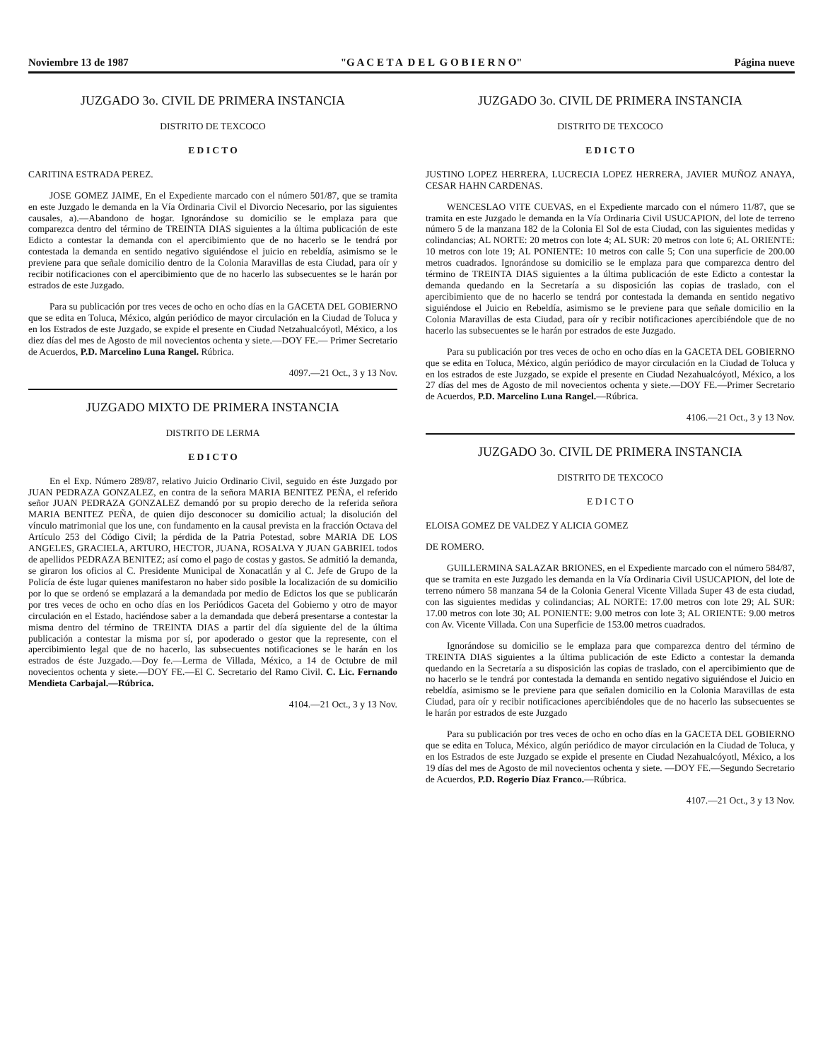Noviembre 13 de 1987 "G A C E T A D E L G O B I E R N O" Página nueve
JUZGADO 3o. CIVIL DE PRIMERA INSTANCIA
DISTRITO DE TEXCOCO
E D I C T O
CARITINA ESTRADA PEREZ.
JOSE GOMEZ JAIME, En el Expediente marcado con el número 501/87, que se tramita en este Juzgado le demanda en la Vía Ordinaria Civil el Divorcio Necesario, por las siguientes causales, a).—Abandono de hogar. Ignorándose su domicilio se le emplaza para que comparezca dentro del término de TREINTA DIAS siguientes a la última publicación de este Edicto a contestar la demanda con el apercibimiento que de no hacerlo se le tendrá por contestada la demanda en sentido negativo siguiéndose el juicio en rebeldía, asimismo se le previene para que señale domicilio dentro de la Colonia Maravillas de esta Ciudad, para oír y recibir notificaciones con el apercibimiento que de no hacerlo las subsecuentes se le harán por estrados de este Juzgado.
Para su publicación por tres veces de ocho en ocho días en la GACETA DEL GOBIERNO que se edita en Toluca, México, algún periódico de mayor circulación en la Ciudad de Toluca y en los Estrados de este Juzgado, se expide el presente en Ciudad Netzahualcóyotl, México, a los diez días del mes de Agosto de mil novecientos ochenta y siete.—DOY FE.— Primer Secretario de Acuerdos, P.D. Marcelino Luna Rangel. Rúbrica.
4097.—21 Oct., 3 y 13 Nov.
JUZGADO MIXTO DE PRIMERA INSTANCIA
DISTRITO DE LERMA
E D I C T O
En el Exp. Número 289/87, relativo Juicio Ordinario Civil, seguido en éste Juzgado por JUAN PEDRAZA GONZALEZ, en contra de la señora MARIA BENITEZ PEÑA, el referido señor JUAN PEDRAZA GONZALEZ demandó por su propio derecho de la referida señora MARIA BENITEZ PEÑA, de quien dijo desconocer su domicilio actual; la disolución del vínculo matrimonial que los une, con fundamento en la causal prevista en la fracción Octava del Artículo 253 del Código Civil; la pérdida de la Patria Potestad, sobre MARIA DE LOS ANGELES, GRACIELA, ARTURO, HECTOR, JUANA, ROSALVA Y JUAN GABRIEL todos de apellidos PEDRAZA BENITEZ; así como el pago de costas y gastos. Se admitió la demanda, se giraron los oficios al C. Presidente Municipal de Xonacatlán y al C. Jefe de Grupo de la Policía de éste lugar quienes manifestaron no haber sido posible la localización de su domicilio por lo que se ordenó se emplazará a la demandada por medio de Edictos los que se publicarán por tres veces de ocho en ocho días en los Periódicos Gaceta del Gobierno y otro de mayor circulación en el Estado, haciéndose saber a la demandada que deberá presentarse a contestar la misma dentro del término de TREINTA DIAS a partir del día siguiente del de la última publicación a contestar la misma por sí, por apoderado o gestor que la represente, con el apercibimiento legal que de no hacerlo, las subsecuentes notificaciones se le harán en los estrados de éste Juzgado.—Doy fe.—Lerma de Villada, México, a 14 de Octubre de mil novecientos ochenta y siete.—DOY FE.—El C. Secretario del Ramo Civil. C. Lic. Fernando Mendieta Carbajal.—Rúbrica.
4104.—21 Oct., 3 y 13 Nov.
JUZGADO 3o. CIVIL DE PRIMERA INSTANCIA
DISTRITO DE TEXCOCO
E D I C T O
JUSTINO LOPEZ HERRERA, LUCRECIA LOPEZ HERRERA, JAVIER MUÑOZ ANAYA, CESAR HAHN CARDENAS.
WENCESLAO VITE CUEVAS, en el Expediente marcado con el número 11/87, que se tramita en este Juzgado le demanda en la Vía Ordinaria Civil USUCAPION, del lote de terreno número 5 de la manzana 182 de la Colonia El Sol de esta Ciudad, con las siguientes medidas y colindancias; AL NORTE: 20 metros con lote 4; AL SUR: 20 metros con lote 6; AL ORIENTE: 10 metros con lote 19; AL PONIENTE: 10 metros con calle 5; Con una superficie de 200.00 metros cuadrados. Ignorándose su domicilio se le emplaza para que comparezca dentro del término de TREINTA DIAS siguientes a la última publicación de este Edicto a contestar la demanda quedando en la Secretaría a su disposición las copias de traslado, con el apercibimiento que de no hacerlo se tendrá por contestada la demanda en sentido negativo siguiéndose el Juicio en Rebeldía, asimismo se le previene para que señale domicilio en la Colonia Maravillas de esta Ciudad, para oír y recibir notificaciones apercibiéndole que de no hacerlo las subsecuentes se le harán por estrados de este Juzgado.
Para su publicación por tres veces de ocho en ocho días en la GACETA DEL GOBIERNO que se edita en Toluca, México, algún periódico de mayor circulación en la Ciudad de Toluca y en los estrados de este Juzgado, se expide el presente en Ciudad Nezahualcóyotl, México, a los 27 días del mes de Agosto de mil novecientos ochenta y siete.—DOY FE.—Primer Secretario de Acuerdos, P.D. Marcelino Luna Rangel.—Rúbrica.
4106.—21 Oct., 3 y 13 Nov.
JUZGADO 3o. CIVIL DE PRIMERA INSTANCIA
DISTRITO DE TEXCOCO
E D I C T O
ELOISA GOMEZ DE VALDEZ Y ALICIA GOMEZ
DE ROMERO.
GUILLERMINA SALAZAR BRIONES, en el Expediente marcado con el número 584/87, que se tramita en este Juzgado les demanda en la Vía Ordinaria Civil USUCAPION, del lote de terreno número 58 manzana 54 de la Colonia General Vicente Villada Super 43 de esta ciudad, con las siguientes medidas y colindancias; AL NORTE: 17.00 metros con lote 29; AL SUR: 17.00 metros con lote 30; AL PONIENTE: 9.00 metros con lote 3; AL ORIENTE: 9.00 metros con Av. Vicente Villada. Con una Superficie de 153.00 metros cuadrados.
Ignorándose su domicilio se le emplaza para que comparezca dentro del término de TREINTA DIAS siguientes a la última publicación de este Edicto a contestar la demanda quedando en la Secretaría a su disposición las copias de traslado, con el apercibimiento que de no hacerlo se le tendrá por contestada la demanda en sentido negativo siguiéndose el Juicio en rebeldía, asimismo se le previene para que señalen domicilio en la Colonia Maravillas de esta Ciudad, para oír y recibir notificaciones apercibiéndoles que de no hacerlo las subsecuentes se le harán por estrados de este Juzgado
Para su publicación por tres veces de ocho en ocho días en la GACETA DEL GOBIERNO que se edita en Toluca, México, algún periódico de mayor circulación en la Ciudad de Toluca, y en los Estrados de este Juzgado se expide el presente en Ciudad Nezahualcóyotl, México, a los 19 días del mes de Agosto de mil novecientos ochenta y siete. —DOY FE.—Segundo Secretario de Acuerdos, P.D. Rogerio Díaz Franco.—Rúbrica.
4107.—21 Oct., 3 y 13 Nov.